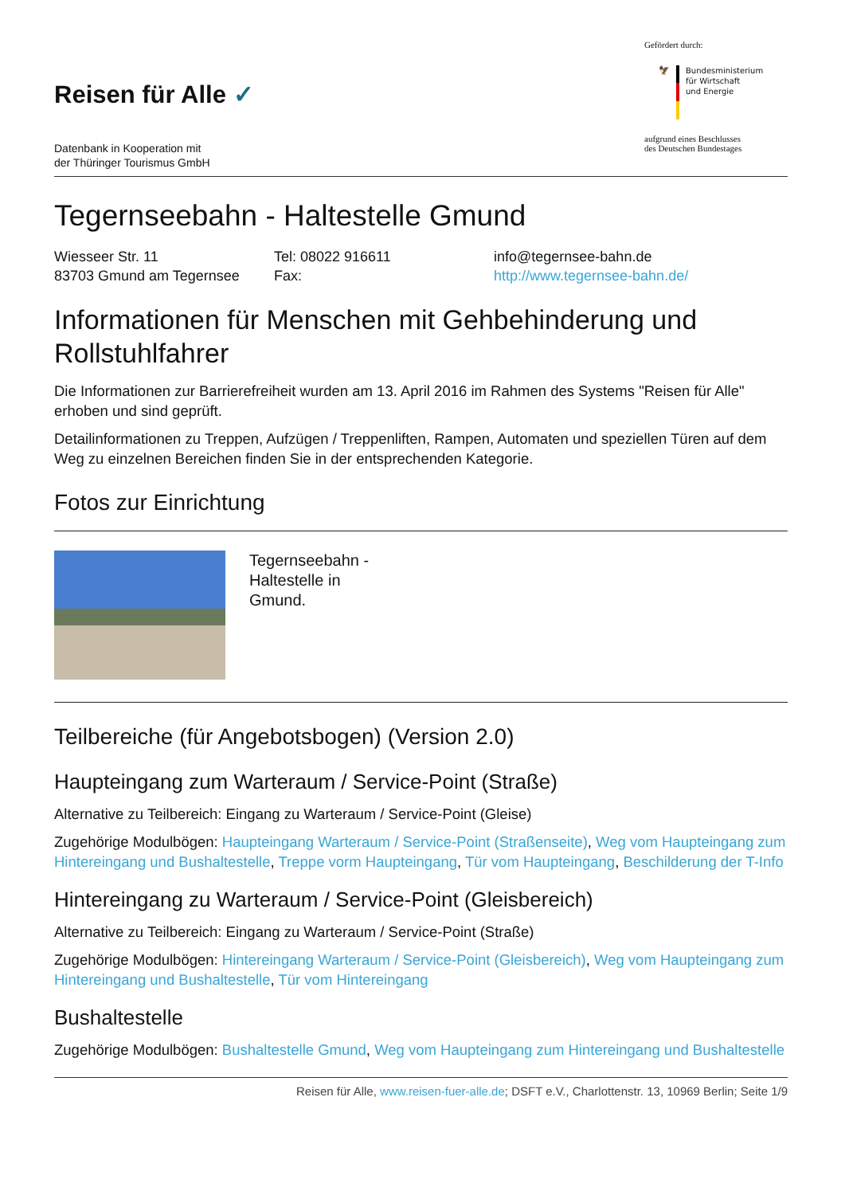Reisen für Alle ✓
Datenbank in Kooperation mit
der Thüringer Tourismus GmbH
Gefördert durch:
🦅
Bundesministerium
für Wirtschaft
und Energie
aufgrund eines Beschlusses
des Deutschen Bundestages
Tegernseebahn - Haltestelle Gmund
Wiesseer Str. 11
83703 Gmund am Tegernsee
Tel: 08022 916611
Fax:
info@tegernsee-bahn.de
http://www.tegernsee-bahn.de/
Informationen für Menschen mit Gehbehinderung und Rollstuhlfahrer
Die Informationen zur Barrierefreiheit wurden am 13. April 2016 im Rahmen des Systems "Reisen für Alle" erhoben und sind geprüft.
Detailinformationen zu Treppen, Aufzügen / Treppenliften, Rampen, Automaten und speziellen Türen auf dem Weg zu einzelnen Bereichen finden Sie in der entsprechenden Kategorie.
Fotos zur Einrichtung
| | Tegernseebahn - Haltestelle in Gmund. | |
Teilbereiche (für Angebotsbogen) (Version 2.0)
Haupteingang zum Warteraum / Service-Point (Straße)
Alternative zu Teilbereich: Eingang zu Warteraum / Service-Point (Gleise)
Zugehörige Modulbögen: Haupteingang Warteraum / Service-Point (Straßenseite), Weg vom Haupteingang zum Hintereingang und Bushaltestelle, Treppe vorm Haupteingang, Tür vom Haupteingang, Beschilderung der T-Info
Hintereingang zu Warteraum / Service-Point (Gleisbereich)
Alternative zu Teilbereich: Eingang zu Warteraum / Service-Point (Straße)
Zugehörige Modulbögen: Hintereingang Warteraum / Service-Point (Gleisbereich), Weg vom Haupteingang zum Hintereingang und Bushaltestelle, Tür vom Hintereingang
Bushaltestelle
Zugehörige Modulbögen: Bushaltestelle Gmund, Weg vom Haupteingang zum Hintereingang und Bushaltestelle
Reisen für Alle, www.reisen-fuer-alle.de; DSFT e.V., Charlottenstr. 13, 10969 Berlin; Seite 1/9